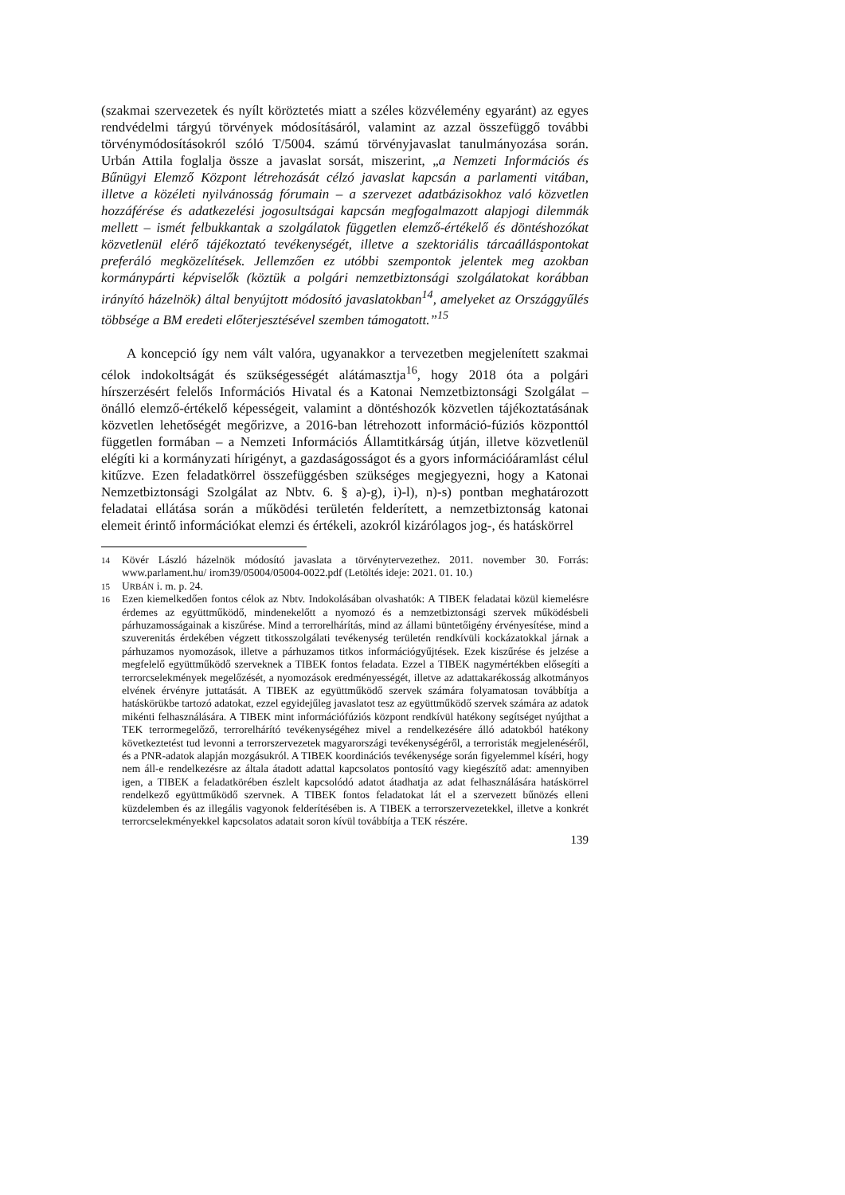(szakmai szervezetek és nyílt köröztetés miatt a széles közvélemény egyaránt) az egyes rendvédelmi tárgyú törvények módosításáról, valamint az azzal összefüggő további törvénymódosításokról szóló T/5004. számú törvényjavaslat tanulmányozása során. Urbán Attila foglalja össze a javaslat sorsát, miszerint, „a Nemzeti Információs és Bűnügyi Elemző Központ létrehozását célzó javaslat kapcsán a parlamenti vitában, illetve a közéleti nyilvánosság fórumain – a szervezet adatbázisokhoz való közvetlen hozzáférése és adatkezelési jogosultságai kapcsán megfogalmazott alapjogi dilemmák mellett – ismét felbukkantak a szolgálatok független elemző-értékelő és döntéshozókat közvetlenül elérő tájékoztató tevékenységét, illetve a szektoriális tárcaálláspontokat preferáló megközelítések. Jellemzően ez utóbbi szempontok jelentek meg azokban kormánypárti képviselők (köztük a polgári nemzetbiztonsági szolgálatokat korábban irányító házelnök) által benyújtott módosító javaslatokban<sup>14</sup>, amelyeket az Országgyűlés többsége a BM eredeti előterjesztésével szemben támogatott.”<sup>15</sup>
A koncepció így nem vált valóra, ugyanakkor a tervezetben megjelenített szakmai célok indokoltságát és szükségességét alátámasztja<sup>16</sup>, hogy 2018 óta a polgári hírszerzésért felelős Információs Hivatal és a Katonai Nemzetbiztonsági Szolgálat – önálló elemző-értékelő képességeit, valamint a döntéshozók közvetlen tájékoztatásának közvetlen lehetőségét megőrizve, a 2016-ban létrehozott információ-fúziós központtól független formában – a Nemzeti Információs Államtitkárság útján, illetve közvetlenül elégíti ki a kormányzati hírigényt, a gazdaságosságot és a gyors információáramlást célul kitűzve. Ezen feladatkörrel összefüggésben szükséges megjegyezni, hogy a Katonai Nemzetbiztonsági Szolgálat az Nbtv. 6. § a)-g), i)-l), n)-s) pontban meghatározott feladatai ellátása során a működési területén felderített, a nemzetbiztonság katonai elemeit érintő információkat elemzi és értékeli, azokról kizárólagos jog-, és hatáskörrel
14
Kövér László házelnök módosító javaslata a törvénytervezethez. 2011. november 30. Forrás: www.parlament.hu/ irom39/05004/05004-0022.pdf (Letöltés ideje: 2021. 01. 10.)
15
URBÁN i. m. p. 24.
16
Ezen kiemelkedően fontos célok az Nbtv. Indokolásában olvashatók: A TIBEK feladatai közül kiemelésre érdemes az együttműködő, mindenekelőtt a nyomozó és a nemzetbiztonsági szervek működésbeli párhuzamosságainak a kiszűrése. Mind a terrorelhárítás, mind az állami büntetőigény érvényesítése, mind a szuverenitás érdekében végzett titkosszolgálati tevékenység területén rendkívüli kockázatokkal járnak a párhuzamos nyomozások, illetve a párhuzamos titkos információgyűjtések. Ezek kiszűrése és jelzése a megfelelő együttműködő szerveknek a TIBEK fontos feladata. Ezzel a TIBEK nagymértékben elősegíti a terrorcselekmények megelőzését, a nyomozások eredményességét, illetve az adattakarékosság alkotmányos elvének érvényre juttatását. A TIBEK az együttműködő szervek számára folyamatosan továbbítja a hatáskörükbe tartozó adatokat, ezzel egyidejűleg javaslatot tesz az együttműködő szervek számára az adatok mikénti felhasználására. A TIBEK mint információfúziós központ rendkívül hatékony segítséget nyújthat a TEK terrormegelőző, terrorelhárító tevékenységéhez mivel a rendelkezésére álló adatokból hatékony következtetést tud levonni a terrorszervezetek magyarországi tevékenységéről, a terroristák megjelenéséről, és a PNR-adatok alapján mozgásukról. A TIBEK koordinációs tevékenysége során figyelemmel kíséri, hogy nem áll-e rendelkezésre az általa átadott adattal kapcsolatos pontosító vagy kiegészítő adat: amennyiben igen, a TIBEK a feladatkörében észlelt kapcsolódó adatot átadhatja az adat felhasználására hatáskörrel rendelkező együttműködő szervnek. A TIBEK fontos feladatokat lát el a szervezett bűnözés elleni küzdelemben és az illegális vagyonok felderítésében is. A TIBEK a terrorszervezetekkel, illetve a konkrét terrorcselekményekkel kapcsolatos adatait soron kívül továbbítja a TEK részére.
139